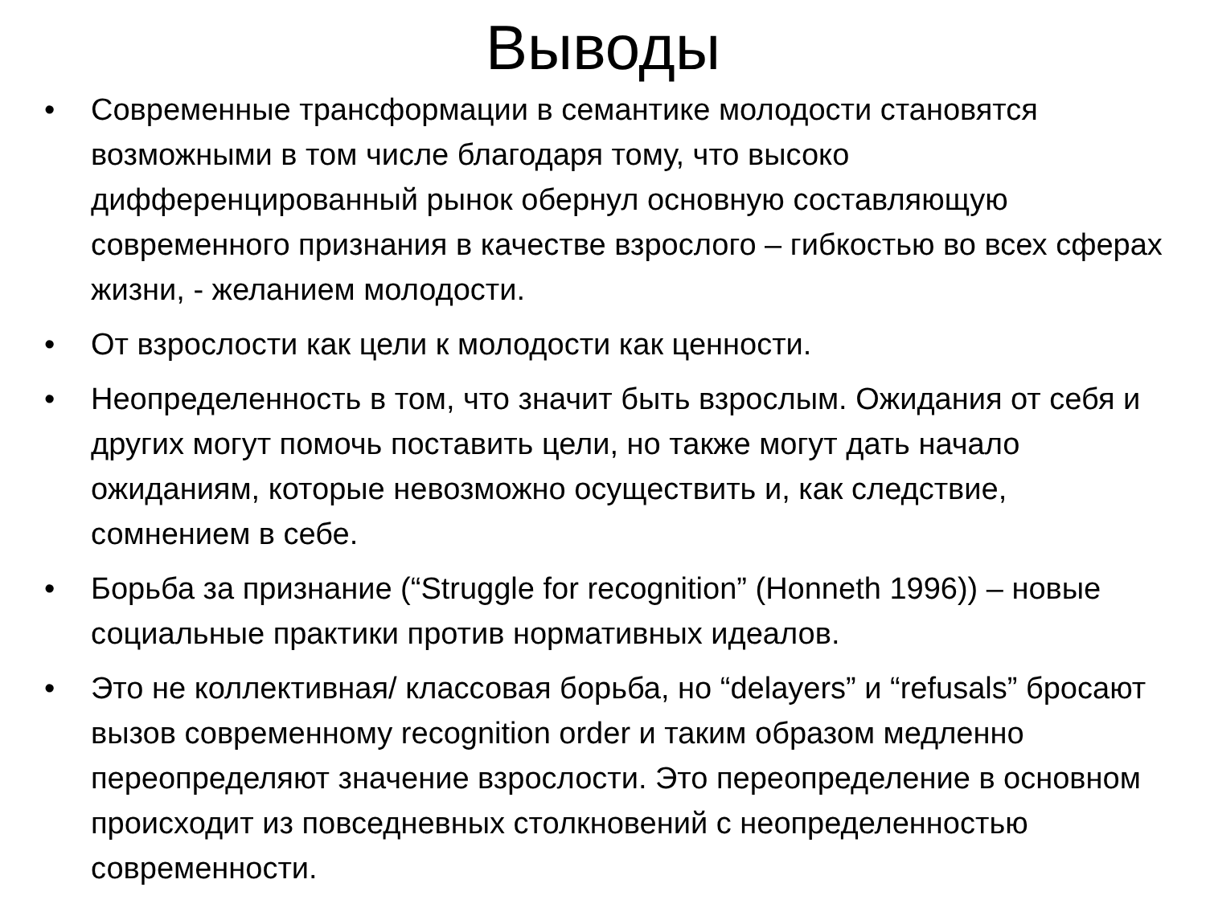Выводы
• Современные трансформации в семантике молодости становятся возможными в том числе благодаря тому, что высоко дифференцированный рынок обернул основную составляющую современного признания в качестве взрослого – гибкостью во всех сферах жизни, - желанием молодости.
• От взрослости как цели к молодости как ценности.
• Неопределенность в том, что значит быть взрослым. Ожидания от себя и других могут помочь поставить цели, но также могут дать начало ожиданиям, которые невозможно осуществить и, как следствие, сомнением в себе.
• Борьба за признание (“Struggle for recognition” (Honneth 1996)) – новые социальные практики против нормативных идеалов.
• Это не коллективная/ классовая борьба, но “delayers” и “refusals” бросают вызов современному recognition order и таким образом медленно переопределяют значение взрослости. Это переопределение в основном происходит из повседневных столкновений с неопределенностью современности.